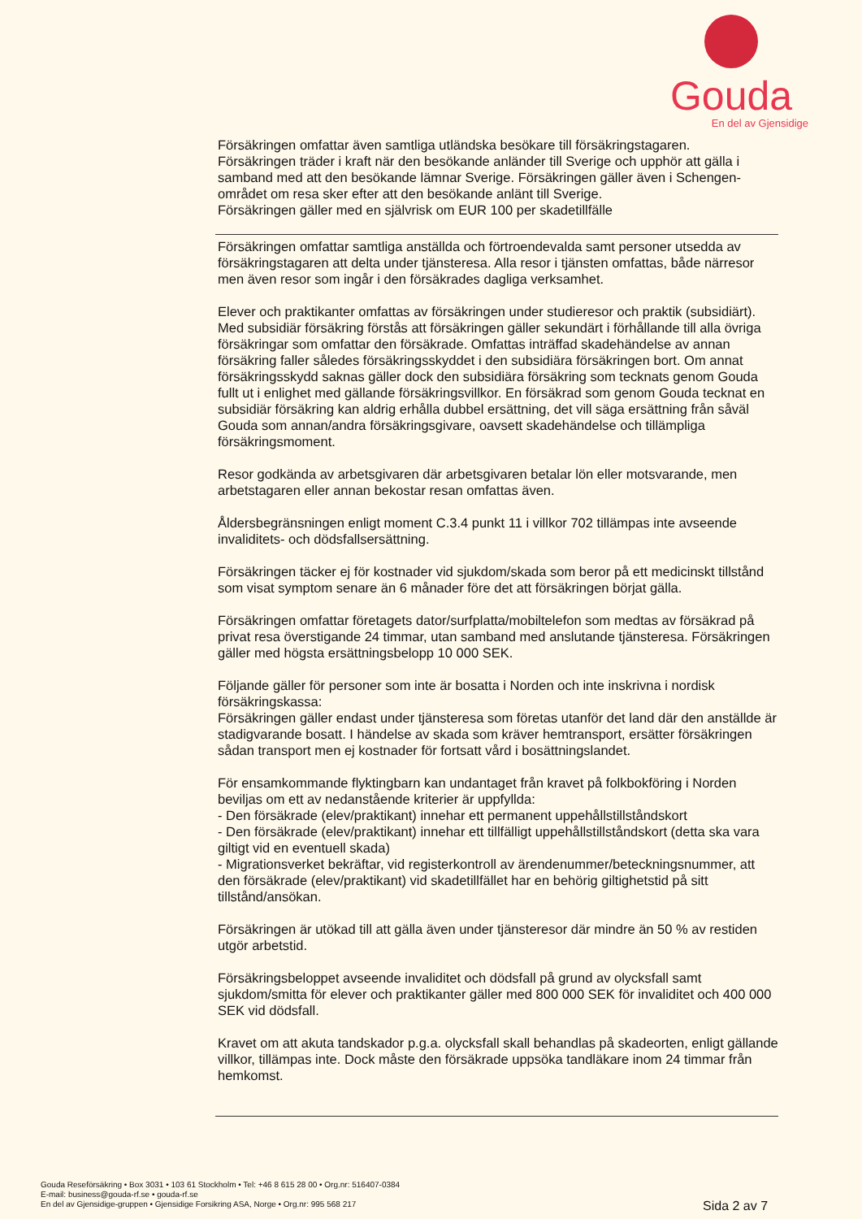Gouda
En del av Gjensidige
Försäkringen omfattar även samtliga utländska besökare till försäkringstagaren.
Försäkringen träder i kraft när den besökande anländer till Sverige och upphör att gälla i samband med att den besökande lämnar Sverige. Försäkringen gäller även i Schengen-området om resa sker efter att den besökande anlänt till Sverige.
Försäkringen gäller med en självrisk om EUR 100 per skadetillfälle
Försäkringen omfattar samtliga anställda och förtroendevalda samt personer utsedda av försäkringstagaren att delta under tjänsteresa. Alla resor i tjänsten omfattas, både närresor men även resor som ingår i den försäkrades dagliga verksamhet.
Elever och praktikanter omfattas av försäkringen under studieresor och praktik (subsidiärt).
Med subsidiär försäkring förstås att försäkringen gäller sekundärt i förhållande till alla övriga försäkringar som omfattar den försäkrade. Omfattas inträffad skadehändelse av annan försäkring faller således försäkringsskyddet i den subsidiära försäkringen bort. Om annat försäkringsskydd saknas gäller dock den subsidiära försäkring som tecknats genom Gouda fullt ut i enlighet med gällande försäkringsvillkor. En försäkrad som genom Gouda tecknat en subsidiär försäkring kan aldrig erhålla dubbel ersättning, det vill säga ersättning från såväl Gouda som annan/andra försäkringsgivare, oavsett skadehändelse och tillämpliga försäkringsmoment.
Resor godkända av arbetsgivaren där arbetsgivaren betalar lön eller motsvarande, men arbetstagaren eller annan bekostar resan omfattas även.
Åldersbegränsningen enligt moment C.3.4 punkt 11 i villkor 702 tillämpas inte avseende invaliditets- och dödsfallsersättning.
Försäkringen täcker ej för kostnader vid sjukdom/skada som beror på ett medicinskt tillstånd som visat symptom senare än 6 månader före det att försäkringen börjat gälla.
Försäkringen omfattar företagets dator/surfplatta/mobiltelefon som medtas av försäkrad på privat resa överstigande 24 timmar, utan samband med anslutande tjänsteresa. Försäkringen gäller med högsta ersättningsbelopp 10 000 SEK.
Följande gäller för personer som inte är bosatta i Norden och inte inskrivna i nordisk försäkringskassa:
Försäkringen gäller endast under tjänsteresa som företas utanför det land där den anställde är stadigvarande bosatt. I händelse av skada som kräver hemtransport, ersätter försäkringen sådan transport men ej kostnader för fortsatt vård i bosättningslandet.
För ensamkommande flyktingbarn kan undantaget från kravet på folkbokföring i Norden beviljas om ett av nedanstående kriterier är uppfyllda:
- Den försäkrade (elev/praktikant) innehar ett permanent uppehållstillståndskort
- Den försäkrade (elev/praktikant) innehar ett tillfälligt uppehållstillståndskort (detta ska vara giltigt vid en eventuell skada)
- Migrationsverket bekräftar, vid registerkontroll av ärendenummer/beteckningsnummer, att den försäkrade (elev/praktikant) vid skadetillfället har en behörig giltighetstid på sitt tillstånd/ansökan.
Försäkringen är utökad till att gälla även under tjänsteresor där mindre än 50 % av restiden utgör arbetstid.
Försäkringsbeloppet avseende invaliditet och dödsfall på grund av olycksfall samt sjukdom/smitta för elever och praktikanter gäller med 800 000 SEK för invaliditet och 400 000 SEK vid dödsfall.
Kravet om att akuta tandskador p.g.a. olycksfall skall behandlas på skadeorten, enligt gällande villkor, tillämpas inte. Dock måste den försäkrade uppsöka tandläkare inom 24 timmar från hemkomst.
Gouda Reseförsäkring • Box 3031 • 103 61 Stockholm • Tel: +46 8 615 28 00 • Org.nr: 516407-0384
E-mail: business@gouda-rf.se • gouda-rf.se
En del av Gjensidige-gruppen • Gjensidige Forsikring ASA, Norge • Org.nr: 995 568 217
Sida 2 av 7